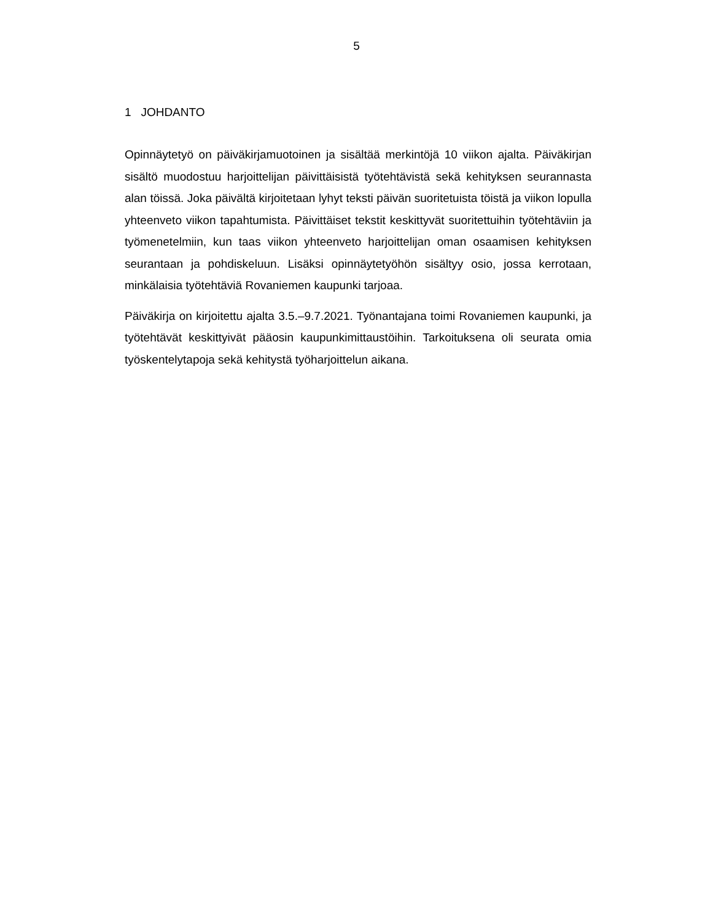5
1 JOHDANTO
Opinnäytetyö on päiväkirjamuotoinen ja sisältää merkintöjä 10 viikon ajalta. Päiväkirjan sisältö muodostuu harjoittelijan päivittäisistä työtehtävistä sekä kehityksen seurannasta alan töissä. Joka päivältä kirjoitetaan lyhyt teksti päivän suoritetuista töistä ja viikon lopulla yhteenveto viikon tapahtumista. Päivittäiset tekstit keskittyvät suoritettuihin työtehtäviin ja työmenetelmiin, kun taas viikon yhteenveto harjoittelijan oman osaamisen kehityksen seurantaan ja pohdiskeluun. Lisäksi opinnäytetyöhön sisältyy osio, jossa kerrotaan, minkälaisia työtehtäviä Rovaniemen kaupunki tarjoaa.
Päiväkirja on kirjoitettu ajalta 3.5.–9.7.2021. Työnantajana toimi Rovaniemen kaupunki, ja työtehtävät keskittyivät pääosin kaupunkimittaustöihin. Tarkoituksena oli seurata omia työskentelytapoja sekä kehitystä työharjoittelun aikana.